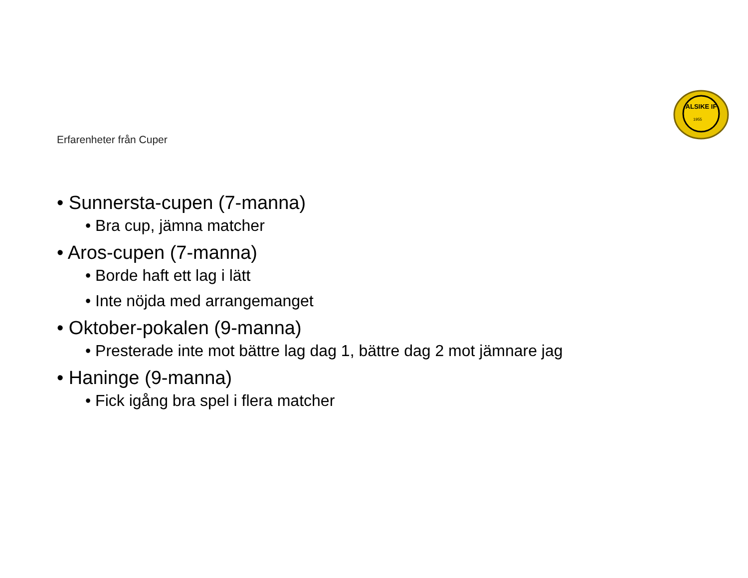ALSIKE IF
1955
Erfarenheter från Cuper
• Sunnersta-cupen (7-manna)
• Bra cup, jämna matcher
• Aros-cupen (7-manna)
• Borde haft ett lag i lätt
• Inte nöjda med arrangemanget
• Oktober-pokalen (9-manna)
• Presterade inte mot bättre lag dag 1, bättre dag 2 mot jämnare jag
• Haninge (9-manna)
• Fick igång bra spel i flera matcher